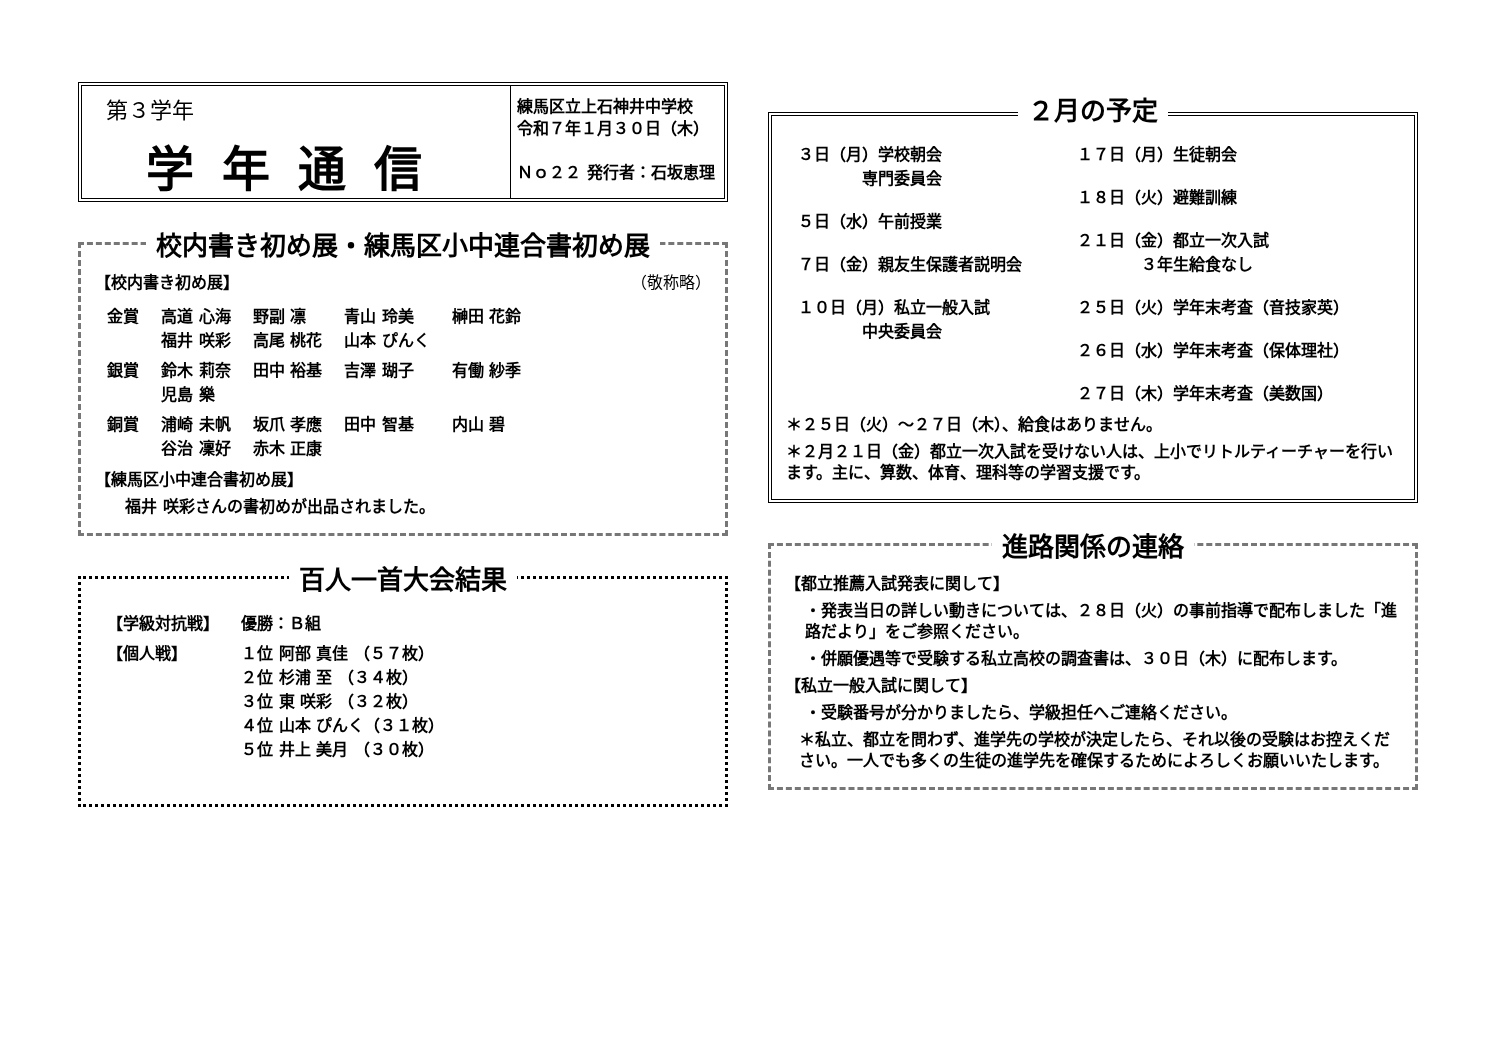第３学年
学年通信
練馬区立上石神井中学校
令和７年１月３０日（木）
Ｎｏ２２ 発行者：石坂恵理
校内書き初め展・練馬区小中連合書初め展
【校内書き初め展】 （敬称略）
| 金賞 | 高道 心海 福井 咲彩 | 野副 凛 高尾 桃花 | 青山 玲美 山本 ぴんく | 榊田 花鈴 |
| 銀賞 | 鈴木 莉奈 児島 樂 | 田中 裕基 | 吉澤 瑚子 | 有働 紗季 |
| 銅賞 | 浦崎 未帆 谷治 凜好 | 坂爪 孝應 赤木 正康 | 田中 智基 | 内山 碧 |
【練馬区小中連合書初め展】
福井 咲彩さんの書初めが出品されました。
百人一首大会結果
| 【学級対抗戦】 | 優勝：Ｂ組 |
| 【個人戦】 | １位 阿部 真佳 （５７枚） ２位 杉浦 至 （３４枚） ３位 東 咲彩 （３２枚） ４位 山本 ぴんく（３１枚） ５位 井上 美月 （３０枚） |
２月の予定
| ３日（月）学校朝会 専門委員会 ５日（水）午前授業 ７日（金）親友生保護者説明会 １０日（月）私立一般入試 中央委員会 | １７日（月）生徒朝会 １８日（火）避難訓練 ２１日（金）都立一次入試 ３年生給食なし ２５日（火）学年末考査（音技家英） ２６日（水）学年末考査（保体理社） ２７日（木）学年末考査（美数国） |
＊２５日（火）～２７日（木）、給食はありません。
＊２月２１日（金）都立一次入試を受けない人は、上小でリトルティーチャーを行います。主に、算数、体育、理科等の学習支援です。
進路関係の連絡
【都立推薦入試発表に関して】
・発表当日の詳しい動きについては、２８日（火）の事前指導で配布しました「進路だより」をご参照ください。
・併願優遇等で受験する私立高校の調査書は、３０日（木）に配布します。
【私立一般入試に関して】
・受験番号が分かりましたら、学級担任へご連絡ください。
＊私立、都立を問わず、進学先の学校が決定したら、それ以後の受験はお控えください。一人でも多くの生徒の進学先を確保するためによろしくお願いいたします。